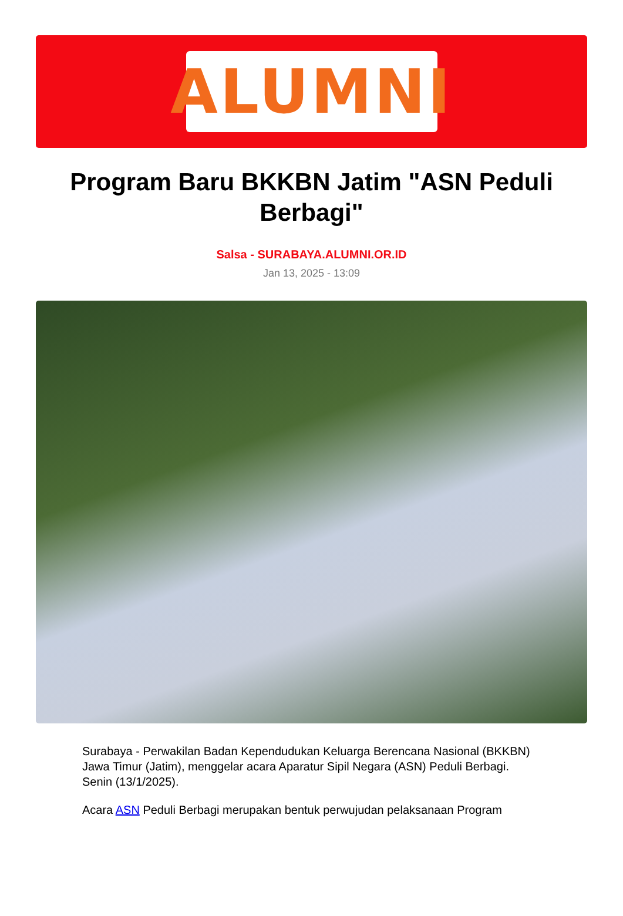ALUMNI
Program Baru BKKBN Jatim "ASN Peduli Berbagi"
Salsa - SURABAYA.ALUMNI.OR.ID
Jan 13, 2025 - 13:09
Surabaya - Perwakilan Badan Kependudukan Keluarga Berencana Nasional (BKKBN) Jawa Timur (Jatim), menggelar acara Aparatur Sipil Negara (ASN) Peduli Berbagi. Senin (13/1/2025).
Acara ASN Peduli Berbagi merupakan bentuk perwujudan pelaksanaan Program